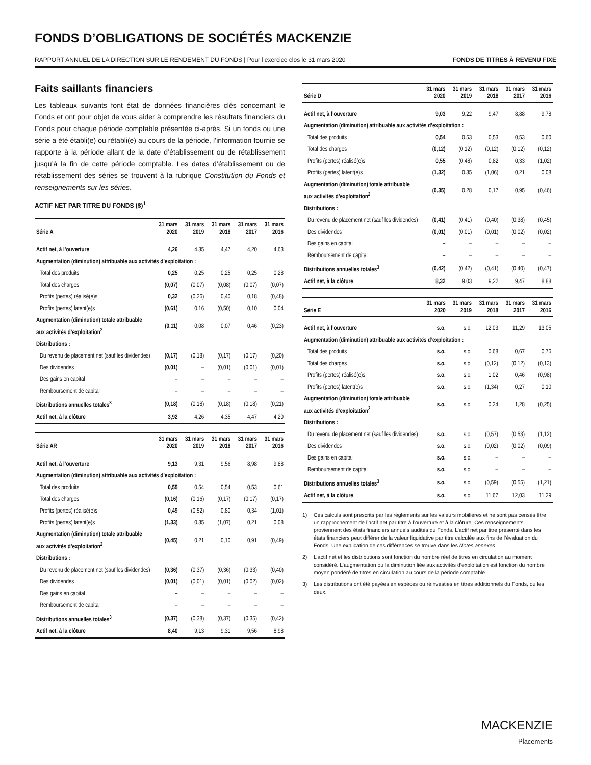FONDS D’OBLIGATIONS DE SOCIÉTÉS MACKENZIE
RAPPORT ANNUEL DE LA DIRECTION SUR LE RENDEMENT DU FONDS | Pour l’exercice clos le 31 mars 2020 FONDS DE TITRES À REVENU FIXE
Faits saillants financiers
Les tableaux suivants font état de données financières clés concernant le Fonds et ont pour objet de vous aider à comprendre les résultats financiers du Fonds pour chaque période comptable présentée ci-après. Si un fonds ou une série a été établi(e) ou rétabli(e) au cours de la période, l’information fournie se rapporte à la période allant de la date d’établissement ou de rétablissement jusqu’à la fin de cette période comptable. Les dates d’établissement ou de rétablissement des séries se trouvent à la rubrique Constitution du Fonds et renseignements sur les séries.
ACTIF NET PAR TITRE DU FONDS ($)<sup>1</sup>
| Série A | 31 mars 2020 | 31 mars 2019 | 31 mars 2018 | 31 mars 2017 | 31 mars 2016 |
| --- | --- | --- | --- | --- | --- |
| Actif net, à l’ouverture | 4,26 | 4,35 | 4,47 | 4,20 | 4,63 |
| Augmentation (diminution) attribuable aux activités d’exploitation : | | | | | |
| Total des produits | 0,25 | 0,25 | 0,25 | 0,25 | 0,28 |
| Total des charges | (0,07) | (0,07) | (0,08) | (0,07) | (0,07) |
| Profits (pertes) réalisé(e)s | 0,32 | (0,26) | 0,40 | 0,18 | (0,48) |
| Profits (pertes) latent(e)s | (0,61) | 0,16 | (0,50) | 0,10 | 0,04 |
| Augmentation (diminution) totale attribuable aux activités d’exploitation<sup>2</sup> | (0,11) | 0,08 | 0,07 | 0,46 | (0,23) |
| Distributions : | | | | | |
| Du revenu de placement net (sauf les dividendes) | (0,17) | (0,18) | (0,17) | (0,17) | (0,20) |
| Des dividendes | (0,01) | – | (0,01) | (0,01) | (0,01) |
| Des gains en capital | – | – | – | – | – |
| Remboursement de capital | – | – | – | – | – |
| Distributions annuelles totales<sup>3</sup> | (0,18) | (0,18) | (0,18) | (0,18) | (0,21) |
| Actif net, à la clôture | 3,92 | 4,26 | 4,35 | 4,47 | 4,20 |
| Série AR | 31 mars 2020 | 31 mars 2019 | 31 mars 2018 | 31 mars 2017 | 31 mars 2016 |
| --- | --- | --- | --- | --- | --- |
| Actif net, à l’ouverture | 9,13 | 9,31 | 9,56 | 8,98 | 9,88 |
| Augmentation (diminution) attribuable aux activités d’exploitation : | | | | | |
| Total des produits | 0,55 | 0,54 | 0,54 | 0,53 | 0,61 |
| Total des charges | (0,16) | (0,16) | (0,17) | (0,17) | (0,17) |
| Profits (pertes) réalisé(e)s | 0,49 | (0,52) | 0,80 | 0,34 | (1,01) |
| Profits (pertes) latent(e)s | (1,33) | 0,35 | (1,07) | 0,21 | 0,08 |
| Augmentation (diminution) totale attribuable aux activités d’exploitation<sup>2</sup> | (0,45) | 0,21 | 0,10 | 0,91 | (0,49) |
| Distributions : | | | | | |
| Du revenu de placement net (sauf les dividendes) | (0,36) | (0,37) | (0,36) | (0,33) | (0,40) |
| Des dividendes | (0,01) | (0,01) | (0,01) | (0,02) | (0,02) |
| Des gains en capital | – | – | – | – | – |
| Remboursement de capital | – | – | – | – | – |
| Distributions annuelles totales<sup>3</sup> | (0,37) | (0,38) | (0,37) | (0,35) | (0,42) |
| Actif net, à la clôture | 8,40 | 9,13 | 9,31 | 9,56 | 8,98 |
| Série D | 31 mars 2020 | 31 mars 2019 | 31 mars 2018 | 31 mars 2017 | 31 mars 2016 |
| --- | --- | --- | --- | --- | --- |
| Actif net, à l’ouverture | 9,03 | 9,22 | 9,47 | 8,88 | 9,78 |
| Augmentation (diminution) attribuable aux activités d’exploitation : | | | | | |
| Total des produits | 0,54 | 0,53 | 0,53 | 0,53 | 0,60 |
| Total des charges | (0,12) | (0,12) | (0,12) | (0,12) | (0,12) |
| Profits (pertes) réalisé(e)s | 0,55 | (0,48) | 0,82 | 0,33 | (1,02) |
| Profits (pertes) latent(e)s | (1,32) | 0,35 | (1,06) | 0,21 | 0,08 |
| Augmentation (diminution) totale attribuable aux activités d’exploitation<sup>2</sup> | (0,35) | 0,28 | 0,17 | 0,95 | (0,46) |
| Distributions : | | | | | |
| Du revenu de placement net (sauf les dividendes) | (0,41) | (0,41) | (0,40) | (0,38) | (0,45) |
| Des dividendes | (0,01) | (0,01) | (0,01) | (0,02) | (0,02) |
| Des gains en capital | – | – | – | – | – |
| Remboursement de capital | – | – | – | – | – |
| Distributions annuelles totales<sup>3</sup> | (0,42) | (0,42) | (0,41) | (0,40) | (0,47) |
| Actif net, à la clôture | 8,32 | 9,03 | 9,22 | 9,47 | 8,88 |
| Série E | 31 mars 2020 | 31 mars 2019 | 31 mars 2018 | 31 mars 2017 | 31 mars 2016 |
| --- | --- | --- | --- | --- | --- |
| Actif net, à l’ouverture | s.o. | s.o. | 12,03 | 11,29 | 13,05 |
| Augmentation (diminution) attribuable aux activités d’exploitation : | | | | | |
| Total des produits | s.o. | s.o. | 0,68 | 0,67 | 0,76 |
| Total des charges | s.o. | s.o. | (0,12) | (0,12) | (0,13) |
| Profits (pertes) réalisé(e)s | s.o. | s.o. | 1,02 | 0,46 | (0,98) |
| Profits (pertes) latent(e)s | s.o. | s.o. | (1,34) | 0,27 | 0,10 |
| Augmentation (diminution) totale attribuable aux activités d’exploitation<sup>2</sup> | s.o. | s.o. | 0,24 | 1,28 | (0,25) |
| Distributions : | | | | | |
| Du revenu de placement net (sauf les dividendes) | s.o. | s.o. | (0,57) | (0,53) | (1,12) |
| Des dividendes | s.o. | s.o. | (0,02) | (0,02) | (0,09) |
| Des gains en capital | s.o. | s.o. | – | – | – |
| Remboursement de capital | s.o. | s.o. | – | – | – |
| Distributions annuelles totales<sup>3</sup> | s.o. | s.o. | (0,59) | (0,55) | (1,21) |
| Actif net, à la clôture | s.o. | s.o. | 11,67 | 12,03 | 11,29 |
1)
Ces calculs sont prescrits par les règlements sur les valeurs mobilières et ne sont pas censés être un rapprochement de l’actif net par titre à l’ouverture et à la clôture. Ces renseignements proviennent des états financiers annuels audités du Fonds. L’actif net par titre présenté dans les états financiers peut différer de la valeur liquidative par titre calculée aux fins de l’évaluation du Fonds. Une explication de ces différences se trouve dans les Notes annexes.
2)
L’actif net et les distributions sont fonction du nombre réel de titres en circulation au moment considéré. L’augmentation ou la diminution liée aux activités d’exploitation est fonction du nombre moyen pondéré de titres en circulation au cours de la période comptable.
3)
Les distributions ont été payées en espèces ou réinvesties en titres additionnels du Fonds, ou les deux.
MACKENZIE
Placements